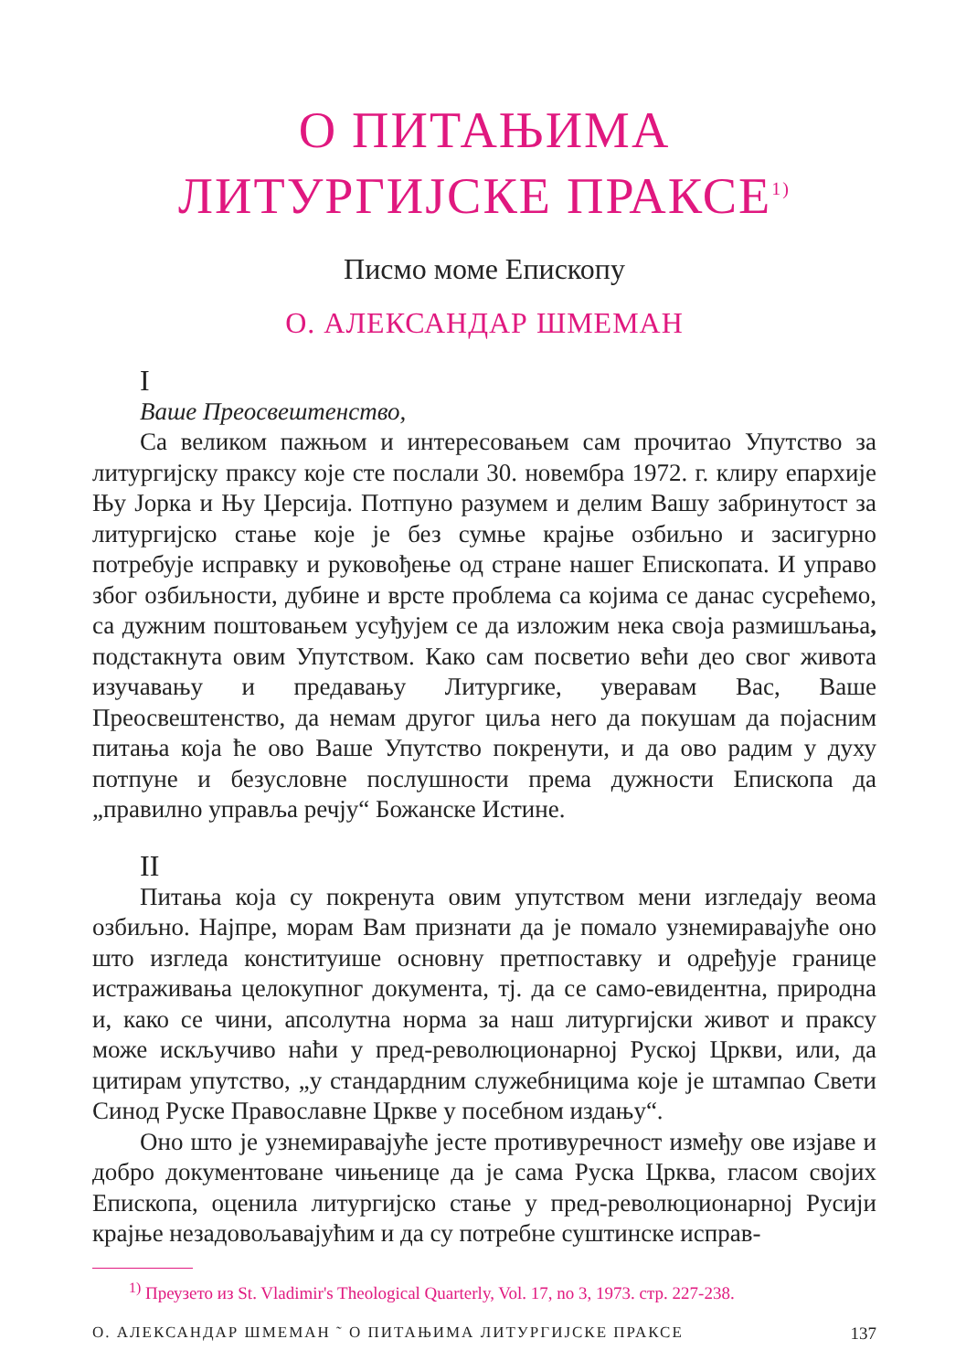О ПИТАЊИМА
ЛИТУРГИЈСКЕ ПРАКСЕ<sup>1)</sup>
Писмо моме Епископу
О. АЛЕКСАНДАР ШМЕМАН
I
Ваше Преосвештенство,
Са великом пажњом и интересовањем сам прочитао Упутство за литургијску праксу које сте послали 30. новембра 1972. г. клиру епархије Њу Јорка и Њу Џерсија. Потпуно разумем и делим Вашу забринутост за литургијско стање које је без сумње крајње озбиљно и засигурно потребује исправку и руковођење од стране нашег Епископата. И управо због озбиљности, дубине и врсте проблема са којима се данас сусрећемо, са дужним поштовањем усуђујем се да изложим нека своја размишљања, подстакнута овим Упутством. Како сам посветио већи део свог живота изучавању и предавању Литургике, уверавам Вас, Ваше Преосвештенство, да немам другог циља него да покушам да појасним питања која ће ово Ваше Упутство покренути, и да ово радим у духу потпуне и безусловне послушности према дужности Епископа да „правилно управља речју“ Божанске Истине.
II
Питања која су покренута овим упутством мени изгледају веома озбиљно. Најпре, морам Вам признати да је помало узнемиравајуће оно што изгледа конституише основну претпоставку и одређује границе истраживања целокупног документа, тј. да се само-евидентна, природна и, како се чини, апсолутна норма за наш литургијски живот и праксу може искључиво наћи у пред-революционарној Руској Цркви, или, да цитирам упутство, „у стандардним служебницима које је штампао Свети Синод Руске Православне Цркве у посебном издању“.
Оно што је узнемиравајуће јесте противуречност између ове изјаве и добро документоване чињенице да је сама Руска Црква, гласом својих Епископа, оценила литургијско стање у пред-революционарној Русији крајње незадовољавајућим и да су потребне суштинске исправ-
<sup>1)</sup> Преузето из St. Vladimir's Theological Quarterly, Vol. 17, no 3, 1973. стр. 227-238.
О. АЛЕКСАНДАР ШМЕМАН ˜ О ПИТАЊИМА ЛИТУРГИЈСКЕ ПРАКСЕ 137